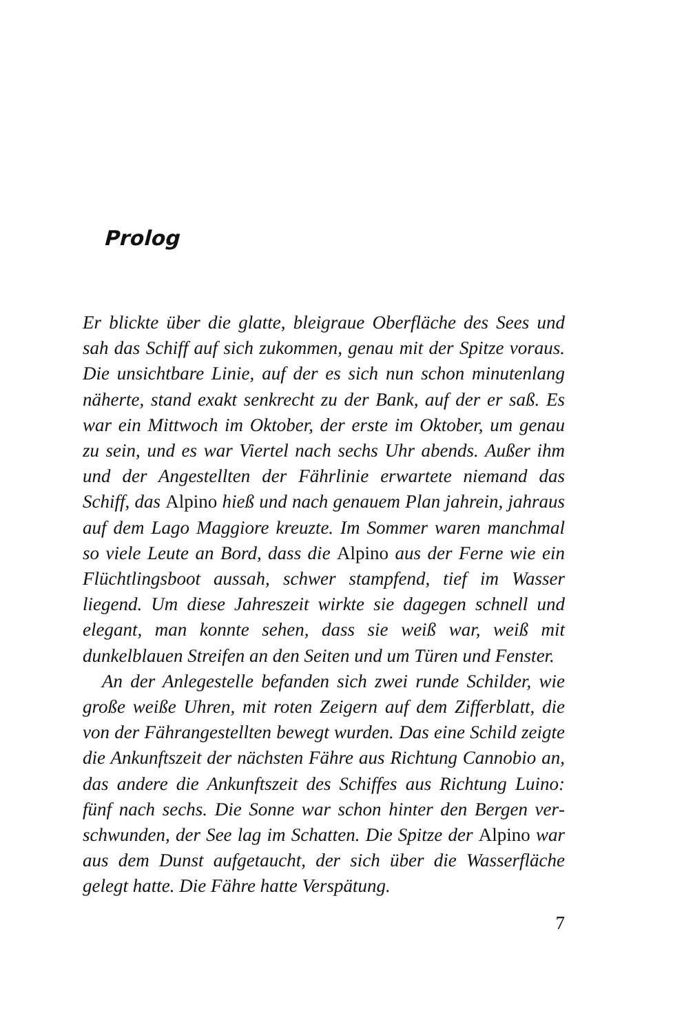Prolog
Er blickte über die glatte, bleigraue Oberfläche des Sees und sah das Schiff auf sich zukommen, genau mit der Spitze voraus. Die unsichtbare Linie, auf der es sich nun schon minutenlang näherte, stand exakt senkrecht zu der Bank, auf der er saß. Es war ein Mittwoch im Oktober, der erste im Oktober, um genau zu sein, und es war Viertel nach sechs Uhr abends. Außer ihm und der Angestellten der Fährlinie erwartete niemand das Schiff, das Alpino hieß und nach genauem Plan jahrein, jahraus auf dem Lago Maggiore kreuzte. Im Sommer waren manchmal so viele Leute an Bord, dass die Alpino aus der Ferne wie ein Flüchtlings­boot aussah, schwer stampfend, tief im Wasser liegend. Um diese Jahreszeit wirkte sie dagegen schnell und elegant, man konnte sehen, dass sie weiß war, weiß mit dunkelblauen Streifen an den Seiten und um Türen und Fenster.
An der Anlegestelle befanden sich zwei runde Schilder, wie große weiße Uhren, mit roten Zeigern auf dem Zifferblatt, die von der Fährangestellten bewegt wurden. Das eine Schild zeigte die Ankunftszeit der nächsten Fähre aus Richtung Cannobio an, das andere die Ankunftszeit des Schiffes aus Richtung Luino: fünf nach sechs. Die Sonne war schon hinter den Bergen ver­schwunden, der See lag im Schatten. Die Spitze der Alpino war aus dem Dunst aufgetaucht, der sich über die Wasserfläche gelegt hatte. Die Fähre hatte Verspätung.
7